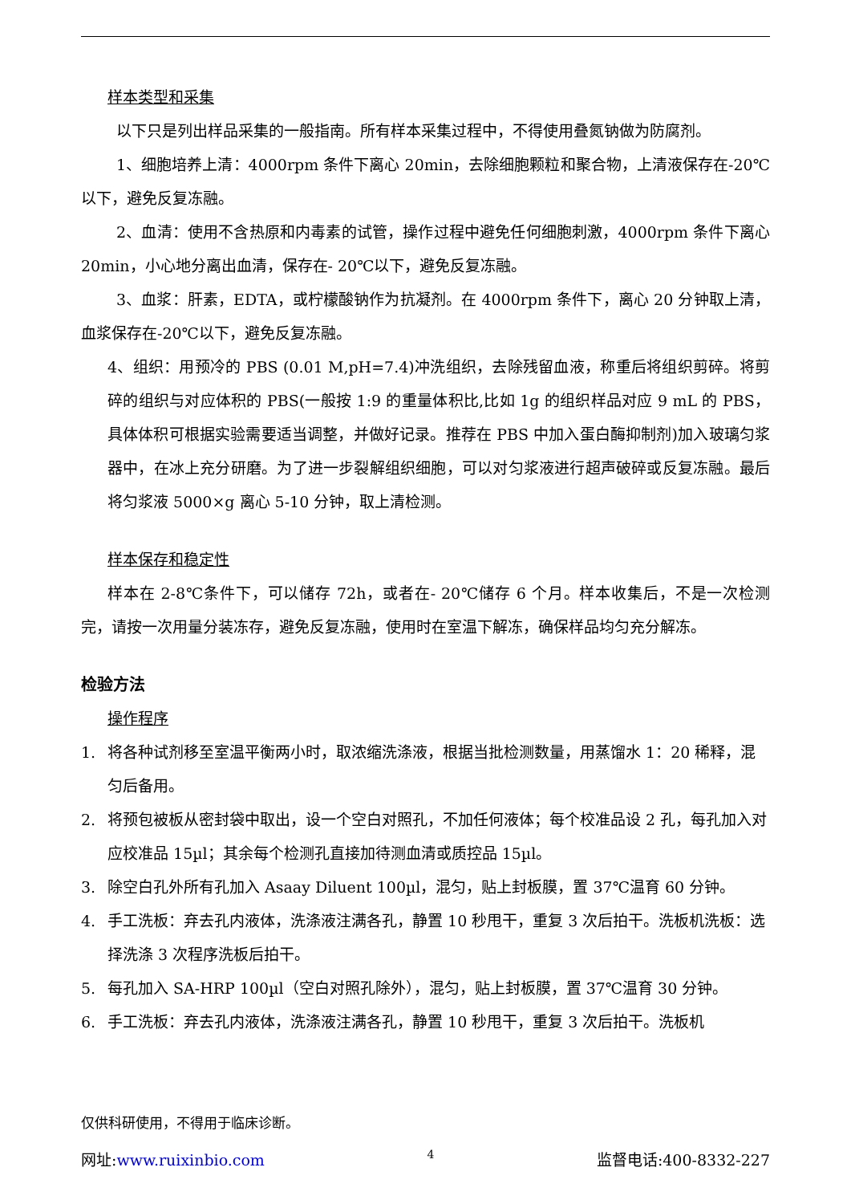样本类型和采集
以下只是列出样品采集的一般指南。所有样本采集过程中，不得使用叠氮钠做为防腐剂。
1、细胞培养上清：4000rpm 条件下离心 20min，去除细胞颗粒和聚合物，上清液保存在-20℃以下，避免反复冻融。
2、血清：使用不含热原和内毒素的试管，操作过程中避免任何细胞刺激，4000rpm 条件下离心 20min，小心地分离出血清，保存在- 20℃以下，避免反复冻融。
3、血浆：肝素，EDTA，或柠檬酸钠作为抗凝剂。在 4000rpm 条件下，离心 20 分钟取上清，血浆保存在-20℃以下，避免反复冻融。
4、组织：用预冷的 PBS (0.01 M,pH=7.4)冲洗组织，去除残留血液，称重后将组织剪碎。将剪碎的组织与对应体积的 PBS(一般按 1:9 的重量体积比,比如 1g 的组织样品对应 9 mL 的 PBS，具体体积可根据实验需要适当调整，并做好记录。推荐在 PBS 中加入蛋白酶抑制剂)加入玻璃匀浆器中，在冰上充分研磨。为了进一步裂解组织细胞，可以对匀浆液进行超声破碎或反复冻融。最后将匀浆液 5000×g 离心 5-10 分钟，取上清检测。
样本保存和稳定性
样本在 2-8℃条件下，可以储存 72h，或者在- 20℃储存 6 个月。样本收集后，不是一次检测完，请按一次用量分装冻存，避免反复冻融，使用时在室温下解冻，确保样品均匀充分解冻。
检验方法
操作程序
1. 将各种试剂移至室温平衡两小时，取浓缩洗涤液，根据当批检测数量，用蒸馏水 1：20 稀释，混匀后备用。
2. 将预包被板从密封袋中取出，设一个空白对照孔，不加任何液体；每个校准品设 2 孔，每孔加入对应校准品 15µl；其余每个检测孔直接加待测血清或质控品 15µl。
3. 除空白孔外所有孔加入 Asaay Diluent 100µl，混匀，贴上封板膜，置 37℃温育 60 分钟。
4. 手工洗板：弃去孔内液体，洗涤液注满各孔，静置 10 秒甩干，重复 3 次后拍干。洗板机洗板：选择洗涤 3 次程序洗板后拍干。
5. 每孔加入 SA-HRP 100µl（空白对照孔除外），混匀，贴上封板膜，置 37℃温育 30 分钟。
6. 手工洗板：弃去孔内液体，洗涤液注满各孔，静置 10 秒甩干，重复 3 次后拍干。洗板机
仅供科研使用，不得用于临床诊断。
网址:www.ruixinbio.com 4 监督电话:400-8332-227